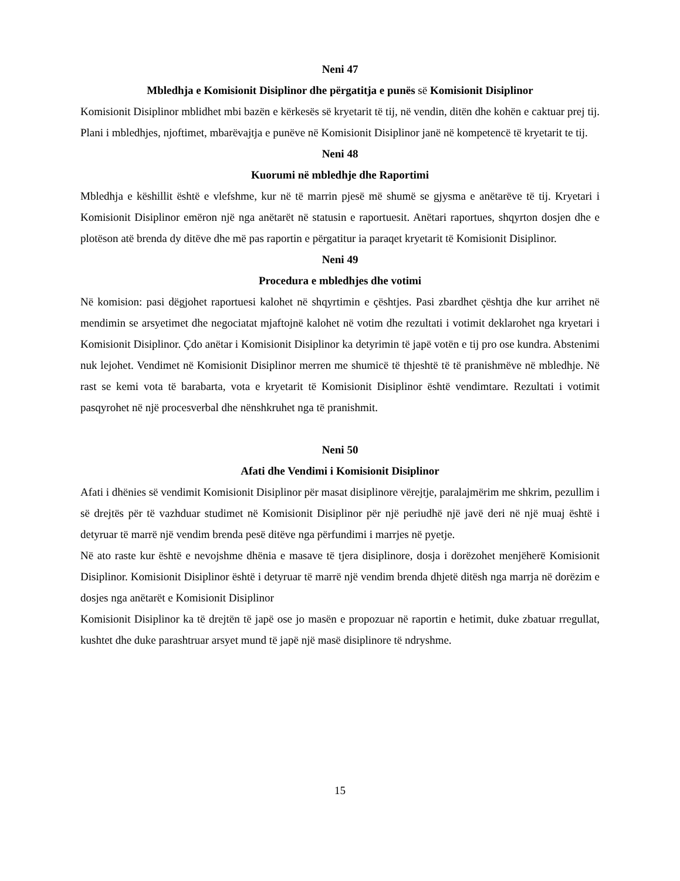Neni 47
Mbledhja e Komisionit Disiplinor dhe përgatitja e punës së Komisionit Disiplinor
Komisionit Disiplinor mblidhet mbi bazën e kërkesës së kryetarit të tij, në vendin, ditën dhe kohën e caktuar prej tij. Plani i mbledhjes, njoftimet, mbarëvajtja e punëve në Komisionit Disiplinor janë në kompetencë të kryetarit te tij.
Neni 48
Kuorumi në mbledhje dhe Raportimi
Mbledhja e këshillit është e vlefshme, kur në të marrin pjesë më shumë se gjysma e anëtarëve të tij. Kryetari i Komisionit Disiplinor emëron një nga anëtarët në statusin e raportuesit. Anëtari raportues, shqyrton dosjen dhe e plotëson atë brenda dy ditëve dhe më pas raportin e përgatitur ia paraqet kryetarit të Komisionit Disiplinor.
Neni 49
Procedura e mbledhjes dhe votimi
Në komision: pasi dëgjohet raportuesi kalohet në shqyrtimin e çështjes. Pasi zbardhet çështja dhe kur arrihet në mendimin se arsyetimet dhe negociatat mjaftojnë kalohet në votim dhe rezultati i votimit deklarohet nga kryetari i Komisionit Disiplinor. Çdo anëtar i Komisionit Disiplinor ka detyrimin të japë votën e tij pro ose kundra. Abstenimi nuk lejohet. Vendimet në Komisionit Disiplinor merren me shumicë të thjeshtë të të pranishmëve në mbledhje. Në rast se kemi vota të barabarta, vota e kryetarit të Komisionit Disiplinor është vendimtare. Rezultati i votimit pasqyrohet në një procesverbal dhe nënshkruhet nga të pranishmit.
Neni 50
Afati dhe Vendimi i Komisionit Disiplinor
Afati i dhënies së vendimit Komisionit Disiplinor për masat disiplinore vërejtje, paralajmërim me shkrim, pezullim i së drejtës për të vazhduar studimet në Komisionit Disiplinor për një periudhë një javë deri në një muaj është i detyruar të marrë një vendim brenda pesë ditëve nga përfundimi i marrjes në pyetje.
Në ato raste kur është e nevojshme dhënia e masave të tjera disiplinore, dosja i dorëzohet menjëherë Komisionit Disiplinor. Komisionit Disiplinor është i detyruar të marrë një vendim brenda dhjetë ditësh nga marrja në dorëzim e dosjes nga anëtarët e Komisionit Disiplinor
Komisionit Disiplinor ka të drejtën të japë ose jo masën e propozuar në raportin e hetimit, duke zbatuar rregullat, kushtet dhe duke parashtruar arsyet mund të japë një masë disiplinore të ndryshme.
15